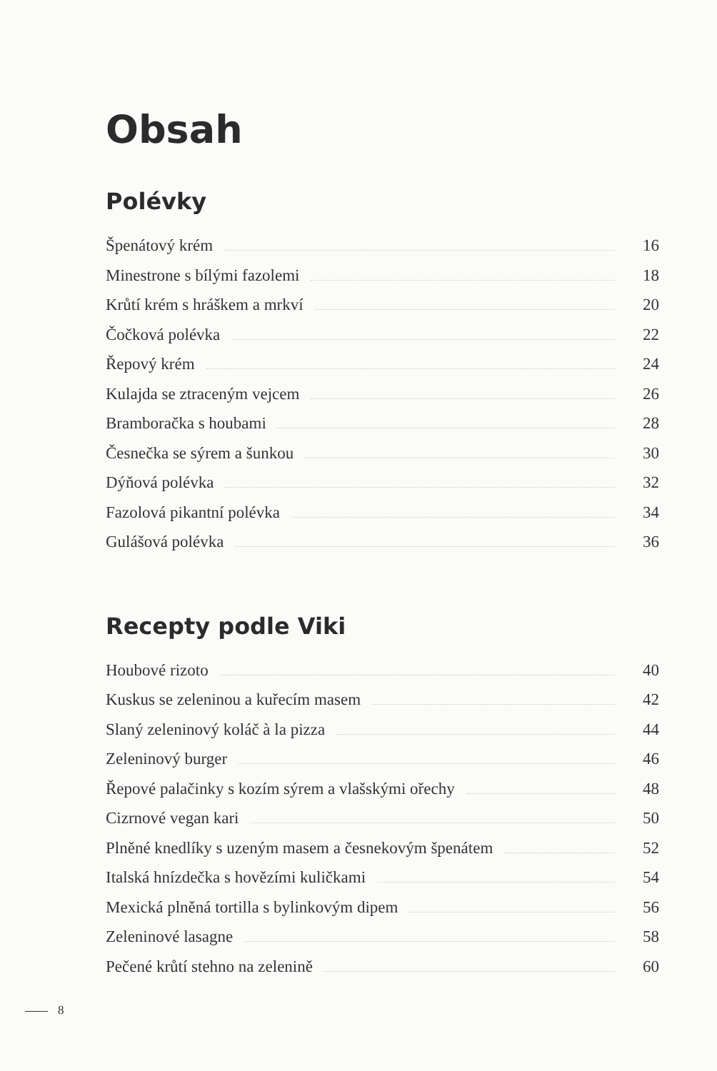Obsah
Polévky
Špenátový krém 16
Minestrone s bílými fazolemi 18
Krůtí krém s hráškem a mrkví 20
Čočková polévka 22
Řepový krém 24
Kulajda se ztraceným vejcem 26
Bramboračka s houbami 28
Česnečka se sýrem a šunkou 30
Dýňová polévka 32
Fazolová pikantní polévka 34
Gulášová polévka 36
Recepty podle Viki
Houbové rizoto 40
Kuskus se zeleninou a kuřecím masem 42
Slaný zeleninový koláč à la pizza 44
Zeleninový burger 46
Řepové palačinky s kozím sýrem a vlašskými ořechy 48
Cizrnové vegan kari 50
Plněné knedlíky s uzeným masem a česnekovým špenátem 52
Italská hnízdečka s hovězími kuličkami 54
Mexická plněná tortilla s bylinkovým dipem 56
Zeleninové lasagne 58
Pečené krůtí stehno na zelenině 60
8